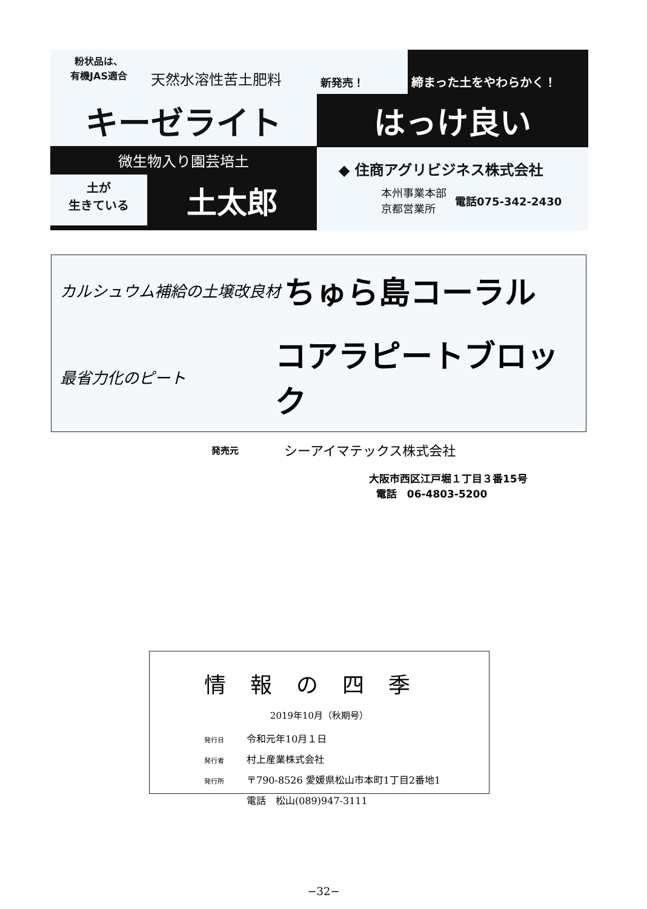粉状品は、
有機JAS適合
天然水溶性苦土肥料
キーゼライト
微生物入り園芸培土
土が
生きている
土太郎
新発売！ 締まった土をやわらかく！
はっけ良い
◆ 住商アグリビジネス株式会社
本州事業本部
京都営業所
電話075-342-2430
カルシュウム補給の土壌改良材
ちゅら島コーラル
最省力化のピート
コアラピートブロック
発売元 シーアイマテックス株式会社
大阪市西区江戸堀１丁目３番15号
電話　06-4803-5200
情報の四季
2019年10月（秋期号）
発行日 令和元年10月１日
発行者 村上産業株式会社
発行所 〒790-8526 愛媛県松山市本町1丁目2番地1
電話　松山(089)947-3111
−32−